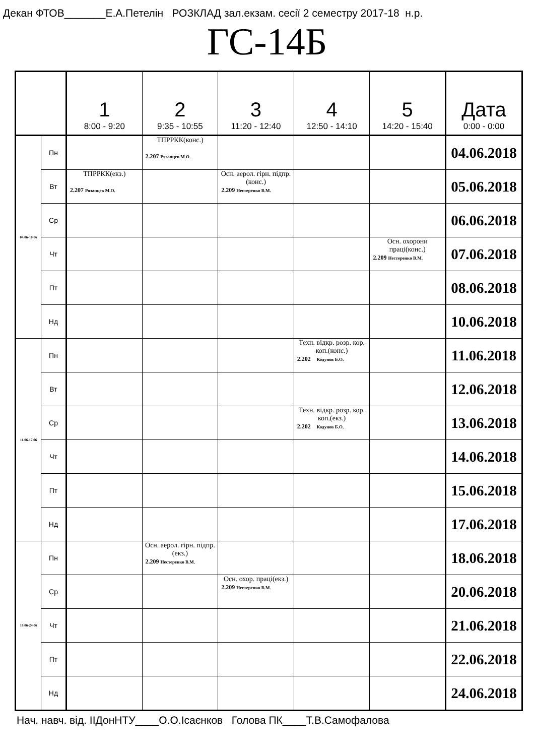Декан ФТОВ_______Е.А.Петелін РОЗКЛАД зал.екзам. сесії 2 семестру 2017-18 н.р.
ГС-14Б
| | | 1 8:00 - 9:20 | 2 9:35 - 10:55 | 3 11:20 - 12:40 | 4 12:50 - 14:10 | 5 14:20 - 15:40 | Дата 0:00 - 0:00 |
| --- | --- | --- | --- | --- | --- | --- | --- |
| 04.06-10.06 | Пн | | ТПРРКК(конс.) 2.207 Рязанцев М.О. | | | | 04.06.2018 |
| | Вт | ТПРРКК(екз.) 2.207 Рязанцев М.О. | | Осн. аерол. гірн. підпр.(конс.) 2.209 Нестеренко В.М. | | | 05.06.2018 |
| | Ср | | | | | | 06.06.2018 |
| | Чт | | | | | Осн. охорони праці(конс.) 2.209 Нестеренко В.М. | 07.06.2018 |
| | Пт | | | | | | 08.06.2018 |
| | Нд | | | | | | 10.06.2018 |
| 11.06-17.06 | Пн | | | | Техн. відкр. розр. кор. коп.(конс.) 2.202 Кодунов Б.О. | | 11.06.2018 |
| | Вт | | | | | | 12.06.2018 |
| | Ср | | | | Техн. відкр. розр. кор. коп.(екз.) 2.202 Кодунов Б.О. | | 13.06.2018 |
| | Чт | | | | | | 14.06.2018 |
| | Пт | | | | | | 15.06.2018 |
| | Нд | | | | | | 17.06.2018 |
| 18.06-24.06 | Пн | | Осн. аерол. гірн. підпр.(екз.) 2.209 Нестеренко В.М. | | | | 18.06.2018 |
| | Ср | | | Осн. охор. праці(екз.) 2.209 Нестеренко В.М. | | | 20.06.2018 |
| | Чт | | | | | | 21.06.2018 |
| | Пт | | | | | | 22.06.2018 |
| | Нд | | | | | | 24.06.2018 |
Нач. навч. від. ІІДонНТУ____О.О.Ісаєнков Голова ПК____Т.В.Самофалова